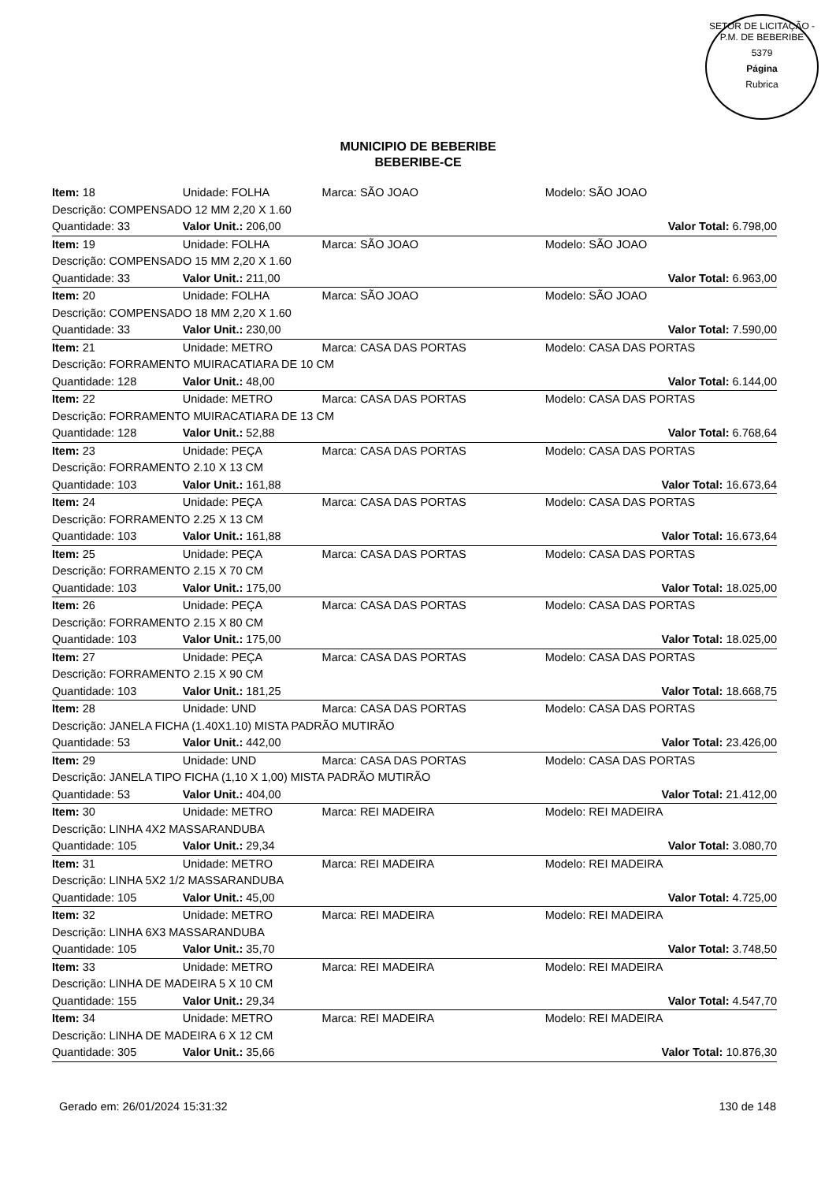SETOR DE LICITAÇÃO - P.M. DE BEBERIBE
5379
Página
Rubrica
MUNICIPIO DE BEBERIBE
BEBERIBE-CE
| Item: 18 | Unidade: FOLHA | Marca: SÃO JOAO | Modelo: SÃO JOAO |
| Descrição: COMPENSADO 12 MM 2,20 X 1.60 | | | |
| Quantidade: 33 | Valor Unit.: 206,00 | | Valor Total: 6.798,00 |
| Item: 19 | Unidade: FOLHA | Marca: SÃO JOAO | Modelo: SÃO JOAO |
| Descrição: COMPENSADO 15 MM 2,20 X 1.60 | | | |
| Quantidade: 33 | Valor Unit.: 211,00 | | Valor Total: 6.963,00 |
| Item: 20 | Unidade: FOLHA | Marca: SÃO JOAO | Modelo: SÃO JOAO |
| Descrição: COMPENSADO 18 MM 2,20 X 1.60 | | | |
| Quantidade: 33 | Valor Unit.: 230,00 | | Valor Total: 7.590,00 |
| Item: 21 | Unidade: METRO | Marca: CASA DAS PORTAS | Modelo: CASA DAS PORTAS |
| Descrição: FORRAMENTO MUIRACATIARA DE 10 CM | | | |
| Quantidade: 128 | Valor Unit.: 48,00 | | Valor Total: 6.144,00 |
| Item: 22 | Unidade: METRO | Marca: CASA DAS PORTAS | Modelo: CASA DAS PORTAS |
| Descrição: FORRAMENTO MUIRACATIARA DE 13 CM | | | |
| Quantidade: 128 | Valor Unit.: 52,88 | | Valor Total: 6.768,64 |
| Item: 23 | Unidade: PEÇA | Marca: CASA DAS PORTAS | Modelo: CASA DAS PORTAS |
| Descrição: FORRAMENTO 2.10 X 13 CM | | | |
| Quantidade: 103 | Valor Unit.: 161,88 | | Valor Total: 16.673,64 |
| Item: 24 | Unidade: PEÇA | Marca: CASA DAS PORTAS | Modelo: CASA DAS PORTAS |
| Descrição: FORRAMENTO 2.25 X 13 CM | | | |
| Quantidade: 103 | Valor Unit.: 161,88 | | Valor Total: 16.673,64 |
| Item: 25 | Unidade: PEÇA | Marca: CASA DAS PORTAS | Modelo: CASA DAS PORTAS |
| Descrição: FORRAMENTO 2.15 X 70 CM | | | |
| Quantidade: 103 | Valor Unit.: 175,00 | | Valor Total: 18.025,00 |
| Item: 26 | Unidade: PEÇA | Marca: CASA DAS PORTAS | Modelo: CASA DAS PORTAS |
| Descrição: FORRAMENTO 2.15 X 80 CM | | | |
| Quantidade: 103 | Valor Unit.: 175,00 | | Valor Total: 18.025,00 |
| Item: 27 | Unidade: PEÇA | Marca: CASA DAS PORTAS | Modelo: CASA DAS PORTAS |
| Descrição: FORRAMENTO 2.15 X 90 CM | | | |
| Quantidade: 103 | Valor Unit.: 181,25 | | Valor Total: 18.668,75 |
| Item: 28 | Unidade: UND | Marca: CASA DAS PORTAS | Modelo: CASA DAS PORTAS |
| Descrição: JANELA FICHA (1.40X1.10) MISTA PADRÃO MUTIRÃO | | | |
| Quantidade: 53 | Valor Unit.: 442,00 | | Valor Total: 23.426,00 |
| Item: 29 | Unidade: UND | Marca: CASA DAS PORTAS | Modelo: CASA DAS PORTAS |
| Descrição: JANELA TIPO FICHA (1,10 X 1,00) MISTA PADRÃO MUTIRÃO | | | |
| Quantidade: 53 | Valor Unit.: 404,00 | | Valor Total: 21.412,00 |
| Item: 30 | Unidade: METRO | Marca: REI MADEIRA | Modelo: REI MADEIRA |
| Descrição: LINHA 4X2 MASSARANDUBA | | | |
| Quantidade: 105 | Valor Unit.: 29,34 | | Valor Total: 3.080,70 |
| Item: 31 | Unidade: METRO | Marca: REI MADEIRA | Modelo: REI MADEIRA |
| Descrição: LINHA 5X2 1/2 MASSARANDUBA | | | |
| Quantidade: 105 | Valor Unit.: 45,00 | | Valor Total: 4.725,00 |
| Item: 32 | Unidade: METRO | Marca: REI MADEIRA | Modelo: REI MADEIRA |
| Descrição: LINHA 6X3 MASSARANDUBA | | | |
| Quantidade: 105 | Valor Unit.: 35,70 | | Valor Total: 3.748,50 |
| Item: 33 | Unidade: METRO | Marca: REI MADEIRA | Modelo: REI MADEIRA |
| Descrição: LINHA DE MADEIRA 5 X 10 CM | | | |
| Quantidade: 155 | Valor Unit.: 29,34 | | Valor Total: 4.547,70 |
| Item: 34 | Unidade: METRO | Marca: REI MADEIRA | Modelo: REI MADEIRA |
| Descrição: LINHA DE MADEIRA 6 X 12 CM | | | |
| Quantidade: 305 | Valor Unit.: 35,66 | | Valor Total: 10.876,30 |
Gerado em: 26/01/2024 15:31:32 130 de 148